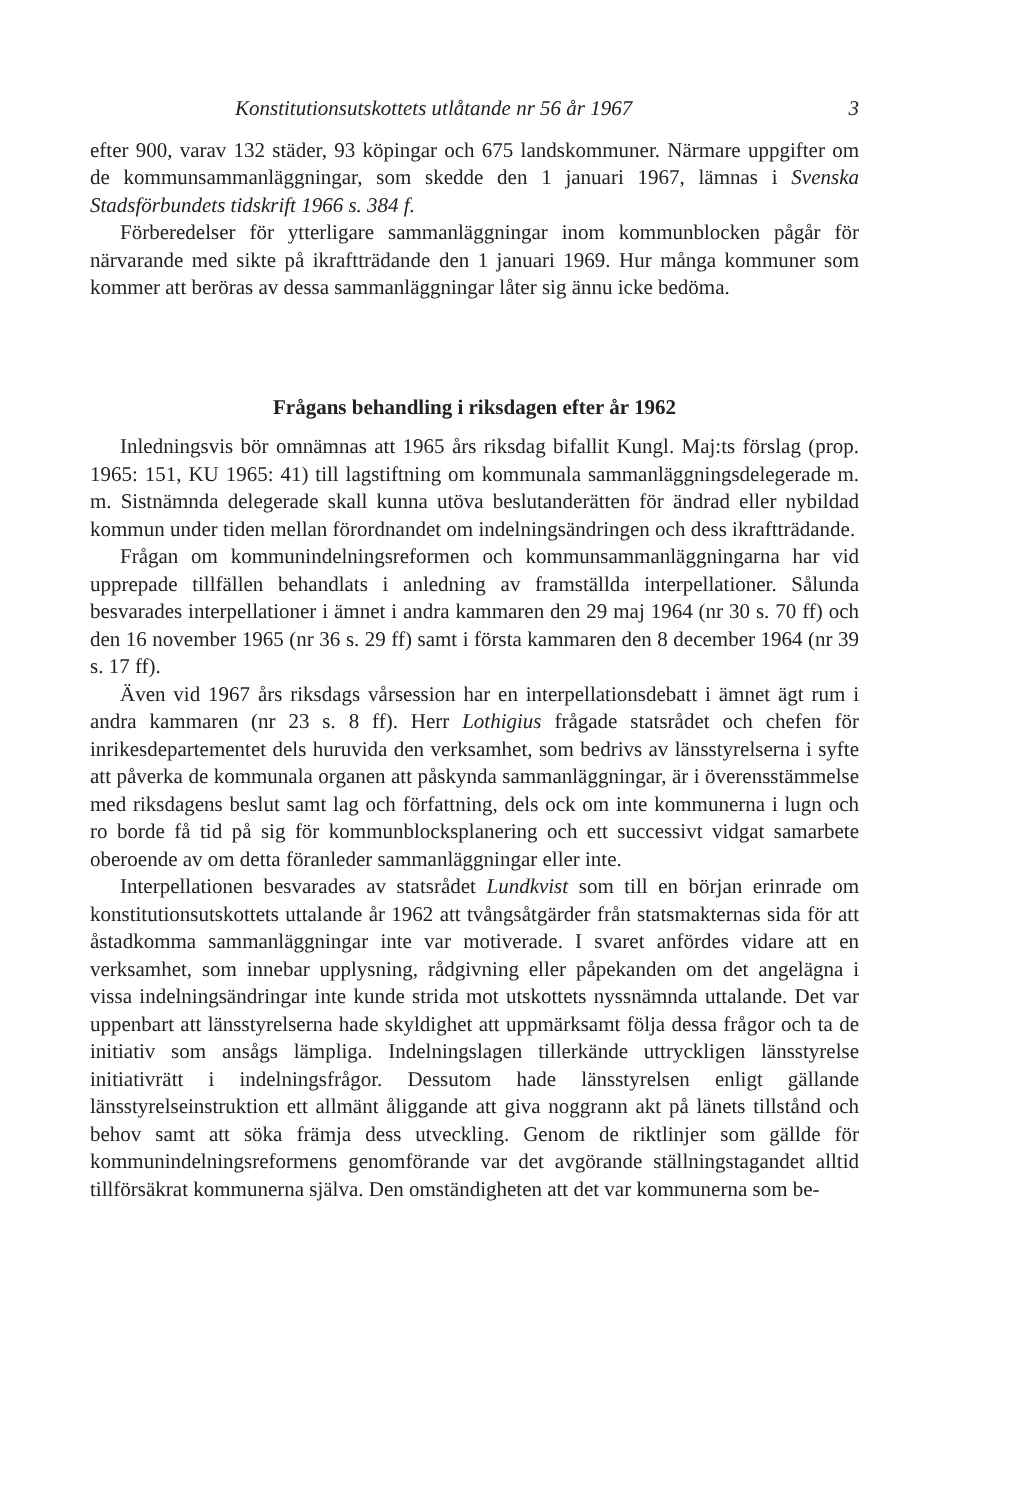Konstitutionsutskottets utlåtande nr 56 år 1967 3
efter 900, varav 132 städer, 93 köpingar och 675 landskommuner. Närmare uppgifter om de kommunsammanläggningar, som skedde den 1 januari 1967, lämnas i Svenska Stadsförbundets tidskrift 1966 s. 384 f.
Förberedelser för ytterligare sammanläggningar inom kommunblocken pågår för närvarande med sikte på ikraftträdande den 1 januari 1969. Hur många kommuner som kommer att beröras av dessa sammanläggningar låter sig ännu icke bedöma.
Frågans behandling i riksdagen efter år 1962
Inledningsvis bör omnämnas att 1965 års riksdag bifallit Kungl. Maj:ts förslag (prop. 1965: 151, KU 1965: 41) till lagstiftning om kommunala sammanläggningsdelegerade m. m. Sistnämnda delegerade skall kunna utöva beslutanderätten för ändrad eller nybildad kommun under tiden mellan förordnandet om indelningsändringen och dess ikraftträdande.
Frågan om kommunindelningsreformen och kommunsammanläggningarna har vid upprepade tillfällen behandlats i anledning av framställda interpellationer. Sålunda besvarades interpellationer i ämnet i andra kammaren den 29 maj 1964 (nr 30 s. 70 ff) och den 16 november 1965 (nr 36 s. 29 ff) samt i första kammaren den 8 december 1964 (nr 39 s. 17 ff).
Även vid 1967 års riksdags vårsession har en interpellationsdebatt i ämnet ägt rum i andra kammaren (nr 23 s. 8 ff). Herr Lothigius frågade statsrådet och chefen för inrikesdepartementet dels huruvida den verksamhet, som bedrivs av länsstyrelserna i syfte att påverka de kommunala organen att påskynda sammanläggningar, är i överensstämmelse med riksdagens beslut samt lag och författning, dels ock om inte kommunerna i lugn och ro borde få tid på sig för kommunblocksplanering och ett successivt vidgat samarbete oberoende av om detta föranleder sammanläggningar eller inte.
Interpellationen besvarades av statsrådet Lundkvist som till en början erinrade om konstitutionsutskottets uttalande år 1962 att tvångsåtgärder från statsmakternas sida för att åstadkomma sammanläggningar inte var motiverade. I svaret anfördes vidare att en verksamhet, som innebar upplysning, rådgivning eller påpekanden om det angelägna i vissa indelningsändringar inte kunde strida mot utskottets nyssnämnda uttalande. Det var uppenbart att länsstyrelserna hade skyldighet att uppmärksamt följa dessa frågor och ta de initiativ som ansågs lämpliga. Indelningslagen tillerkände uttryckligen länsstyrelse initiativrätt i indelningsfrågor. Dessutom hade länsstyrelsen enligt gällande länsstyrelseinstruktion ett allmänt åliggande att giva noggrann akt på länets tillstånd och behov samt att söka främja dess utveckling. Genom de riktlinjer som gällde för kommunindelningsreformens genomförande var det avgörande ställningstagandet alltid tillförsäkrat kommunerna själva. Den omständigheten att det var kommunerna som be-